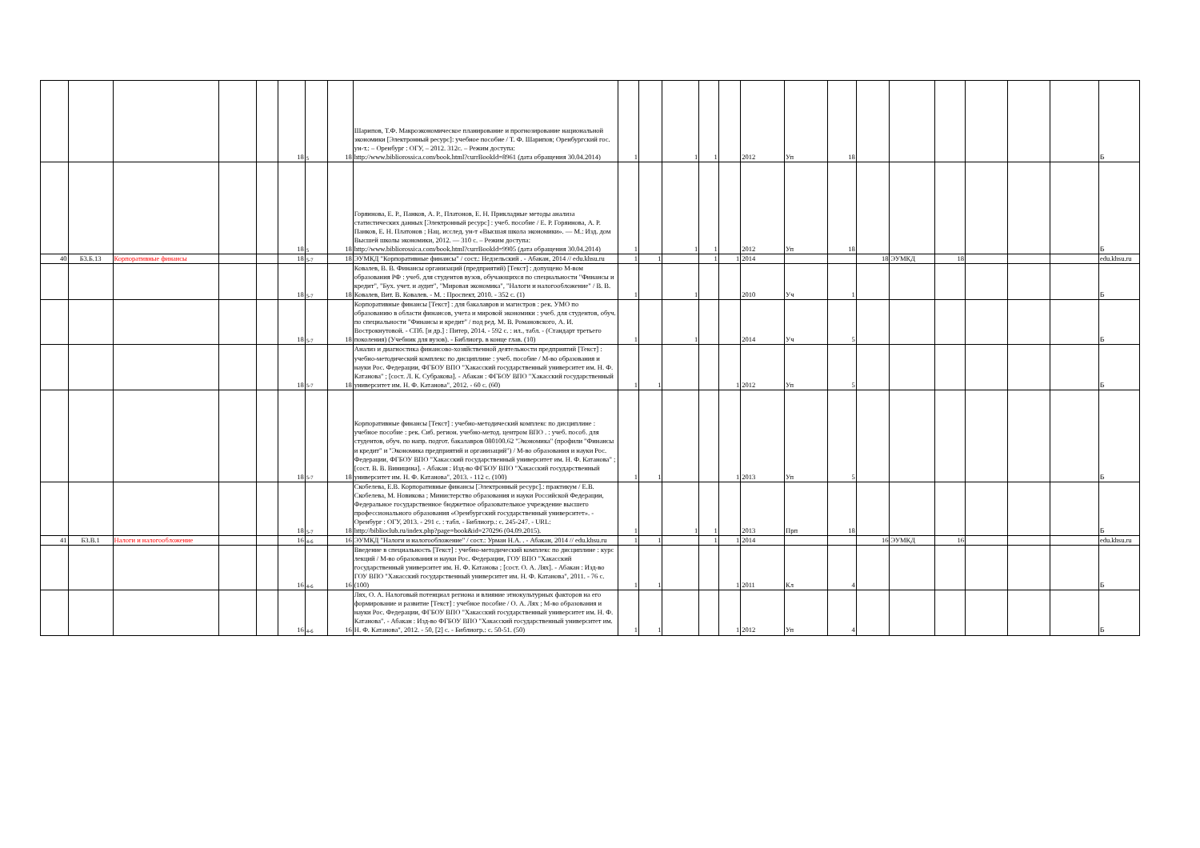| | | | | | 18 | 5 | 18 | Шарипов, Т.Ф. Макроэкономическое планирование и прогнозирование национальной экономики [Электронный ресурс]: учебное пособие / Т. Ф. Шарипов; Оренбургский гос. ун-т.: – Оренбург : ОГУ, – 2012. 312с. – Режим доступа: http://www.bibliorossica.com/book.html?currBookId=8961 (дата обращения 30.04.2014) | 1 | | 1 | 1 | | 2012 | Уп | 18 | | | | | | | Б |
| | | | | | 18 | 5 | 18 | Горяинова, Е. Р., Панков, А. Р., Платонов, Е. Н. Прикладные методы анализа статистических данных [Электронный ресурс] : учеб. пособие / Е. Р. Горяинова, А. Р. Панков, Е. Н. Платонов ; Нац. исслед. ун-т «Высшая школа экономики». — М.: Изд. дом Высшей школы экономики, 2012. — 310 с. – Режим доступа: http://www.bibliorossica.com/book.html?currBookId=9905 (дата обращения 30.04.2014) | 1 | | 1 | 1 | | 2012 | Уп | 18 | | | | | | | Б |
| 40 | Б3.Б.13 | Корпоративные финансы | | | 18 | 5-7 | 18 | ЭУМКД "Корпоративные финансы" / сост.: Недзельский . - Абакан, 2014 // edu.khsu.ru | 1 | 1 | | 1 | 1 | 2014 | | | 18 | ЭУМКД | 18 | | | | edu.khsu.ru |
| | | | | | 18 | 5-7 | 18 | Ковалев, В. В. Финансы организаций (предприятий) [Текст] : допущено М-вом образования РФ : учеб. для студентов вузов, обучающихся по специальности "Финансы и кредит", "Бух. учет. и аудит", "Мировая экономика", "Налоги и налогообложение" / В. В. Ковалев, Вит. В. Ковалев. - М. : Проспект, 2010. - 352 с. (1) | 1 | | 1 | | | 2010 | Уч | 1 | | | | | | | Б |
| | | | | | 18 | 5-7 | 18 | Корпоративные финансы [Текст] : для бакалавров и магистров : рек. УМО по образованию в области финансов, учета и мировой экономики : учеб. для студентов, обуч. по специальности "Финансы и кредит" / под ред. М. В. Романовского, А. И. Вострокнутовой. - СПб. [и др.] : Питер, 2014. - 592 с. : ил., табл. - (Стандарт третьего поколения) (Учебник для вузов). - Библиогр. в конце глав. (10) | 1 | | 1 | | | 2014 | Уч | 5 | | | | | | | Б |
| | | | | | 18 | 5-7 | 18 | Анализ и диагностика финансово-хозяйственной деятельности предприятий [Текст] : учебно-методический комплекс по дисциплине : учеб. пособие / М-во образования и науки Рос. Федерации, ФГБОУ ВПО "Хакасский государственный университет им. Н. Ф. Катанова" ; [сост. Л. К. Субракова]. - Абакан : ФГБОУ ВПО "Хакасский государственный университет им. Н. Ф. Катанова", 2012. - 60 с. (60) | 1 | 1 | | | 1 | 2012 | Уп | 5 | | | | | | | Б |
| | | | | | 18 | 5-7 | 18 | Корпоративные финансы [Текст] : учебно-методический комплекс по дисциплине : учебное пособие : рек. Сиб. регион. учебно-метод. центром ВПО . : учеб. пособ. для студентов, обуч. по напр. подгот. бакалавров 080100.62 "Экономика" (профили "Финансы и кредит" и "Экономика предприятий и организаций") / М-во образования и науки Рос. Федерации, ФГБОУ ВПО "Хакасский государственный университет им. Н. Ф. Катанова" ; [сост. В. В. Виницина]. - Абакан : Изд-во ФГБОУ ВПО "Хакасский государственный университет им. Н. Ф. Катанова", 2013. - 112 с. (100) | 1 | 1 | | | 1 | 2013 | Уп | 5 | | | | | | | Б |
| | | | | | 18 | 5-7 | 18 | Скобелева, Е.В. Корпоративные финансы [Электронный ресурс].: практикум / Е.В. Скобелева, М. Новикова ; Министерство образования и науки Российской Федерации, Федеральное государственное бюджетное образовательное учреждение высшего профессионального образования «Оренбургский государственный университет». - Оренбург : ОГУ, 2013. - 291 с. : табл. - Библиогр.: с. 245-247. - URL: http://biblioclub.ru/index.php?page=book&id=270296 (04.09.2015). | 1 | | 1 | 1 | | 2013 | Прп | 18 | | | | | | | Б |
| 41 | Б3.В.1 | Налоги и налогообложение | | | 16 | 4-6 | 16 | ЭУМКД "Налоги и налогообложение" / сост.: Урман Н.А. . - Абакан, 2014 // edu.khsu.ru | 1 | 1 | | 1 | 1 | 2014 | | | 16 | ЭУМКД | 16 | | | | edu.khsu.ru |
| | | | | | 16 | 4-6 | 16 | Введение в специальность [Текст] : учебно-методический комплекс по дисциплине : курс лекций / М-во образования и науки Рос. Федерации, ГОУ ВПО "Хакасский государственный университет им. Н. Ф. Катанова ; [сост. О. А. Лях]. - Абакан : Изд-во ГОУ ВПО "Хакасский государственный университет им. Н. Ф. Катанова", 2011. - 76 с. (100) | 1 | 1 | | | 1 | 2011 | Кл | 4 | | | | | | | Б |
| | | | | | 16 | 4-6 | 16 | Лях, О. А. Налоговый потенциал региона и влияние этнокультурных факторов на его формирование и развитие [Текст] : учебное пособие / О. А. Лях ; М-во образования и науки Рос. Федерации, ФГБОУ ВПО "Хакасский государственный университет им. Н. Ф. Катанова". - Абакан : Изд-во ФГБОУ ВПО "Хакасский государственный университет им. Н. Ф. Катанова", 2012. - 50, [2] с. - Библиогр.: с. 50-51. (50) | 1 | 1 | | | 1 | 2012 | Уп | 4 | | | | | | | Б |